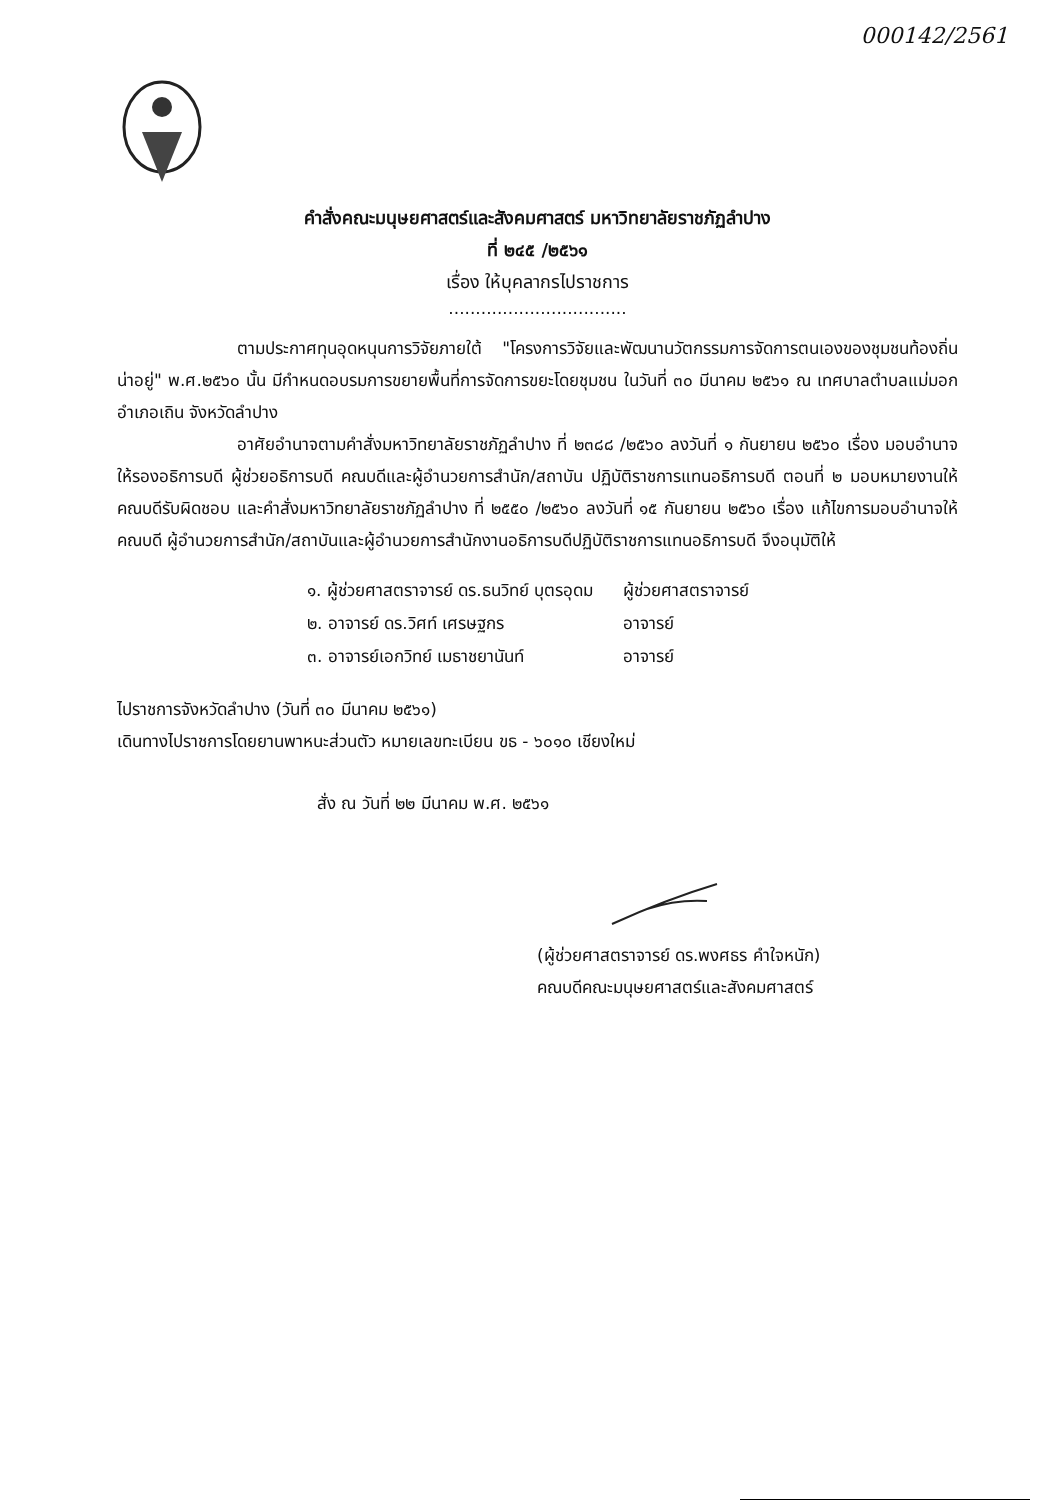000142/2561
คำสั่งคณะมนุษยศาสตร์และสังคมศาสตร์ มหาวิทยาลัยราชภัฏลำปาง
ที่ ๒๔๕ /๒๕๖๑
เรื่อง ให้บุคลากรไปราชการ
.................................
ตามประกาศทุนอุดหนุนการวิจัยภายใต้ "โครงการวิจัยและพัฒนานวัตกรรมการจัดการตนเองของชุมชนท้องถิ่นน่าอยู่" พ.ศ.๒๕๖๐ นั้น มีกำหนดอบรมการขยายพื้นที่การจัดการขยะโดยชุมชน ในวันที่ ๓๐ มีนาคม ๒๕๖๑ ณ เทศบาลตำบลแม่มอก อำเภอเถิน จังหวัดลำปาง
อาศัยอำนาจตามคำสั่งมหาวิทยาลัยราชภัฏลำปาง ที่ ๒๓๘๘ /๒๕๖๐ ลงวันที่ ๑ กันยายน ๒๕๖๐ เรื่อง มอบอำนาจให้รองอธิการบดี ผู้ช่วยอธิการบดี คณบดีและผู้อำนวยการสำนัก/สถาบัน ปฏิบัติราชการแทนอธิการบดี ตอนที่ ๒ มอบหมายงานให้คณบดีรับผิดชอบ และคำสั่งมหาวิทยาลัยราชภัฏลำปาง ที่ ๒๕๕๐ /๒๕๖๐ ลงวันที่ ๑๕ กันยายน ๒๕๖๐ เรื่อง แก้ไขการมอบอำนาจให้คณบดี ผู้อำนวยการสำนัก/สถาบันและผู้อำนวยการสำนักงานอธิการบดีปฏิบัติราชการแทนอธิการบดี จึงอนุมัติให้
| ๑. ผู้ช่วยศาสตราจารย์ ดร.ธนวิทย์ บุตรอุดม | ผู้ช่วยศาสตราจารย์ |
| ๒. อาจารย์ ดร.วิศท์ เศรษฐกร | อาจารย์ |
| ๓. อาจารย์เอกวิทย์ เมธาชยานันท์ | อาจารย์ |
ไปราชการจังหวัดลำปาง (วันที่ ๓๐ มีนาคม ๒๕๖๑)
เดินทางไปราชการโดยยานพาหนะส่วนตัว หมายเลขทะเบียน ขธ - ๖๐๑๐ เชียงใหม่
สั่ง ณ วันที่ ๒๒ มีนาคม พ.ศ. ๒๕๖๑
(ผู้ช่วยศาสตราจารย์ ดร.พงศธร คำใจหนัก)
คณบดีคณะมนุษยศาสตร์และสังคมศาสตร์